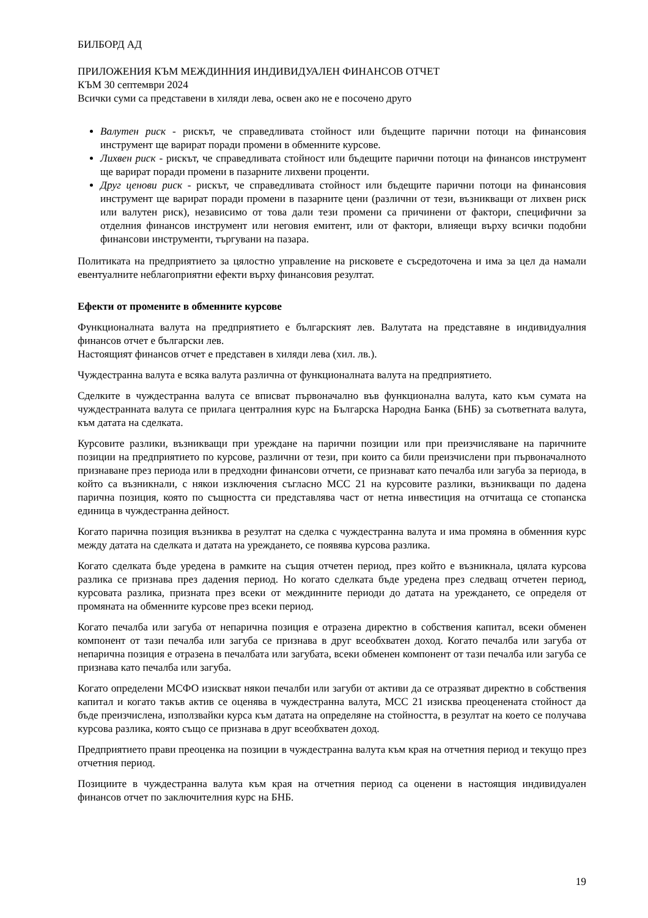БИЛБОРД АД
ПРИЛОЖЕНИЯ КЪМ МЕЖДИННИЯ ИНДИВИДУАЛЕН ФИНАНСОВ ОТЧЕТ
КЪМ 30 септември 2024
Всички суми са представени в хиляди лева, освен ако не е посочено друго
Валутен риск - рискът, че справедливата стойност или бъдещите парични потоци на финансовия инструмент ще варират поради промени в обменните курсове.
Лихвен риск - рискът, че справедливата стойност или бъдещите парични потоци на финансов инструмент ще варират поради промени в пазарните лихвени проценти.
Друг ценови риск - рискът, че справедливата стойност или бъдещите парични потоци на финансовия инструмент ще варират поради промени в пазарните цени (различни от тези, възникващи от лихвен риск или валутен риск), независимо от това дали тези промени са причинени от фактори, специфични за отделния финансов инструмент или неговия емитент, или от фактори, влияещи върху всички подобни финансови инструменти, търгувани на пазара.
Политиката на предприятието за цялостно управление на рисковете е съсредоточена и има за цел да намали евентуалните неблагоприятни ефекти върху финансовия резултат.
Ефекти от промените в обменните курсове
Функционалната валута на предприятието е българският лев. Валутата на представяне в индивидуалния финансов отчет е български лев.
Настоящият финансов отчет е представен в хиляди лева (хил. лв.).
Чуждестранна валута е всяка валута различна от функционалната валута на предприятието.
Сделките в чуждестранна валута се вписват първоначално във функционална валута, като към сумата на чуждестранната валута се прилага централния курс на Българска Народна Банка (БНБ) за съответната валута, към датата на сделката.
Курсовите разлики, възникващи при уреждане на парични позиции или при преизчисляване на паричните позиции на предприятието по курсове, различни от тези, при които са били преизчислени при първоначалното признаване през периода или в предходни финансови отчети, се признават като печалба или загуба за периода, в който са възникнали, с някои изключения съгласно МСС 21 на курсовите разлики, възникващи по дадена парична позиция, която по същността си представлява част от нетна инвестиция на отчитаща се стопанска единица в чуждестранна дейност.
Когато парична позиция възниква в резултат на сделка с чуждестранна валута и има промяна в обменния курс между датата на сделката и датата на уреждането, се появява курсова разлика.
Когато сделката бъде уредена в рамките на същия отчетен период, през който е възникнала, цялата курсова разлика се признава през дадения период. Но когато сделката бъде уредена през следващ отчетен период, курсовата разлика, призната през всеки от междинните периоди до датата на уреждането, се определя от промяната на обменните курсове през всеки период.
Когато печалба или загуба от непарична позиция е отразена директно в собствения капитал, всеки обменен компонент от тази печалба или загуба се признава в друг всеобхватен доход. Когато печалба или загуба от непарична позиция е отразена в печалбата или загубата, всеки обменен компонент от тази печалба или загуба се признава като печалба или загуба.
Когато определени МСФО изискват някои печалби или загуби от активи да се отразяват директно в собствения капитал и когато такъв актив се оценява в чуждестранна валута, МСС 21 изисква преоценената стойност да бъде преизчислена, използвайки курса към датата на определяне на стойността, в резултат на което се получава курсова разлика, която също се признава в друг всеобхватен доход.
Предприятието прави преоценка на позиции в чуждестранна валута към края на отчетния период и текущо през отчетния период.
Позициите в чуждестранна валута към края на отчетния период са оценени в настоящия индивидуален финансов отчет по заключителния курс на БНБ.
19